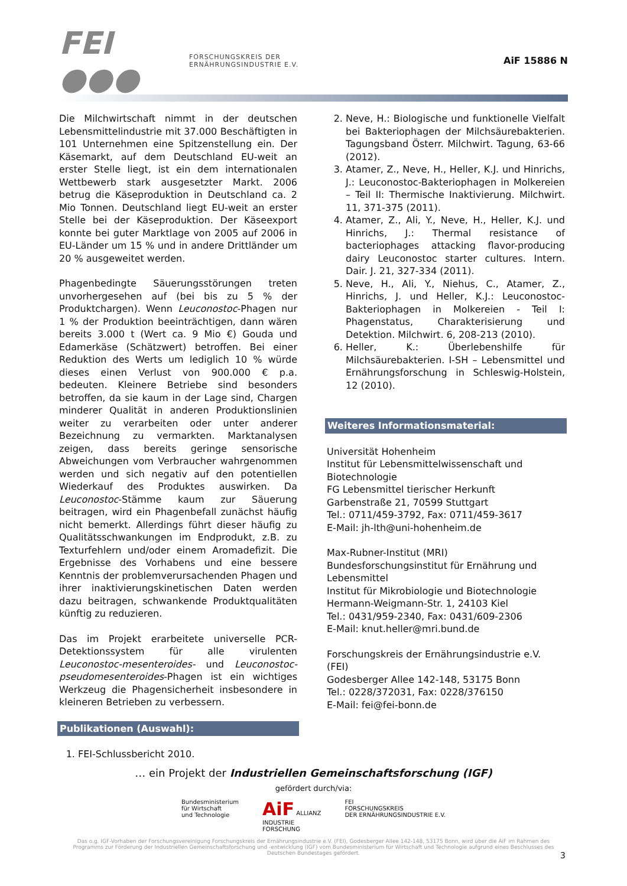FEI ●●●
FORSCHUNGSKREIS DER
ERNÄHRUNGSINDUSTRIE E.V.
AiF 15886 N
Die Milchwirtschaft nimmt in der deutschen Lebensmittelindustrie mit 37.000 Beschäftigten in 101 Unternehmen eine Spitzenstellung ein. Der Käsemarkt, auf dem Deutschland EU-weit an erster Stelle liegt, ist ein dem internationalen Wettbewerb stark ausgesetzter Markt. 2006 betrug die Käseproduktion in Deutschland ca. 2 Mio Tonnen. Deutschland liegt EU-weit an erster Stelle bei der Käseproduktion. Der Käseexport konnte bei guter Marktlage von 2005 auf 2006 in EU-Länder um 15 % und in andere Drittländer um 20 % ausgeweitet werden.
Phagenbedingte Säuerungsstörungen treten unvorhergesehen auf (bei bis zu 5 % der Produktchargen). Wenn Leuconostoc-Phagen nur 1 % der Produktion beeinträchtigen, dann wären bereits 3.000 t (Wert ca. 9 Mio €) Gouda und Edamerkäse (Schätzwert) betroffen. Bei einer Reduktion des Werts um lediglich 10 % würde dieses einen Verlust von 900.000 € p.a. bedeuten. Kleinere Betriebe sind besonders betroffen, da sie kaum in der Lage sind, Chargen minderer Qualität in anderen Produktionslinien weiter zu verarbeiten oder unter anderer Bezeichnung zu vermarkten. Marktanalysen zeigen, dass bereits geringe sensorische Abweichungen vom Verbraucher wahrgenommen werden und sich negativ auf den potentiellen Wiederkauf des Produktes auswirken. Da Leuconostoc-Stämme kaum zur Säuerung beitragen, wird ein Phagenbefall zunächst häufig nicht bemerkt. Allerdings führt dieser häufig zu Qualitätsschwankungen im Endprodukt, z.B. zu Texturfehlern und/oder einem Aromadefizit. Die Ergebnisse des Vorhabens und eine bessere Kenntnis der problemverursachenden Phagen und ihrer inaktivierungskinetischen Daten werden dazu beitragen, schwankende Produktqualitäten künftig zu reduzieren.
Das im Projekt erarbeitete universelle PCR-Detektionssystem für alle virulenten Leuconostoc-mesenteroides- und Leuconostoc-pseudomesenteroides-Phagen ist ein wichtiges Werkzeug die Phagensicherheit insbesondere in kleineren Betrieben zu verbessern.
Publikationen (Auswahl):
1. FEI-Schlussbericht 2010.
2. Neve, H.: Biologische und funktionelle Vielfalt bei Bakteriophagen der Milchsäurebakterien. Tagungsband Österr. Milchwirt. Tagung, 63-66 (2012).
3. Atamer, Z., Neve, H., Heller, K.J. und Hinrichs, J.: Leuconostoc-Bakteriophagen in Molkereien – Teil II: Thermische Inaktivierung. Milchwirt. 11, 371-375 (2011).
4. Atamer, Z., Ali, Y., Neve, H., Heller, K.J. und Hinrichs, J.: Thermal resistance of bacteriophages attacking flavor-producing dairy Leuconostoc starter cultures. Intern. Dair. J. 21, 327-334 (2011).
5. Neve, H., Ali, Y., Niehus, C., Atamer, Z., Hinrichs, J. und Heller, K.J.: Leuconostoc-Bakteriophagen in Molkereien - Teil I: Phagenstatus, Charakterisierung und Detektion. Milchwirt. 6, 208-213 (2010).
6. Heller, K.: Überlebenshilfe für Milchsäurebakterien. I-SH – Lebensmittel und Ernährungsforschung in Schleswig-Holstein, 12 (2010).
Weiteres Informationsmaterial:
Universität Hohenheim
Institut für Lebensmittelwissenschaft und Biotechnologie
FG Lebensmittel tierischer Herkunft
Garbenstraße 21, 70599 Stuttgart
Tel.: 0711/459-3792, Fax: 0711/459-3617
E-Mail: jh-lth@uni-hohenheim.de
Max-Rubner-Institut (MRI)
Bundesforschungsinstitut für Ernährung und Lebensmittel
Institut für Mikrobiologie und Biotechnologie
Hermann-Weigmann-Str. 1, 24103 Kiel
Tel.: 0431/959-2340, Fax: 0431/609-2306
E-Mail: knut.heller@mri.bund.de
Forschungskreis der Ernährungsindustrie e.V. (FEI)
Godesberger Allee 142-148, 53175 Bonn
Tel.: 0228/372031, Fax: 0228/376150
E-Mail: fei@fei-bonn.de
… ein Projekt der Industriellen Gemeinschaftsforschung (IGF)
gefördert durch/via:
Bundesministerium
für Wirtschaft
und Technologie
AiF ALLIANZ
INDUSTRIE
FORSCHUNG
FEI
FORSCHUNGSKREIS
DER ERNÄHRUNGSINDUSTRIE E.V.
Das o.g. IGF-Vorhaben der Forschungsvereinigung Forschungskreis der Ernährungsindustrie e.V. (FEI), Godesberger Allee 142-148, 53175 Bonn, wird über die AiF im Rahmen des Programms zur Förderung der Industriellen Gemeinschaftsforschung und -entwicklung (IGF) vom Bundesministerium für Wirtschaft und Technologie aufgrund eines Beschlusses des Deutschen Bundestages gefördert.
3